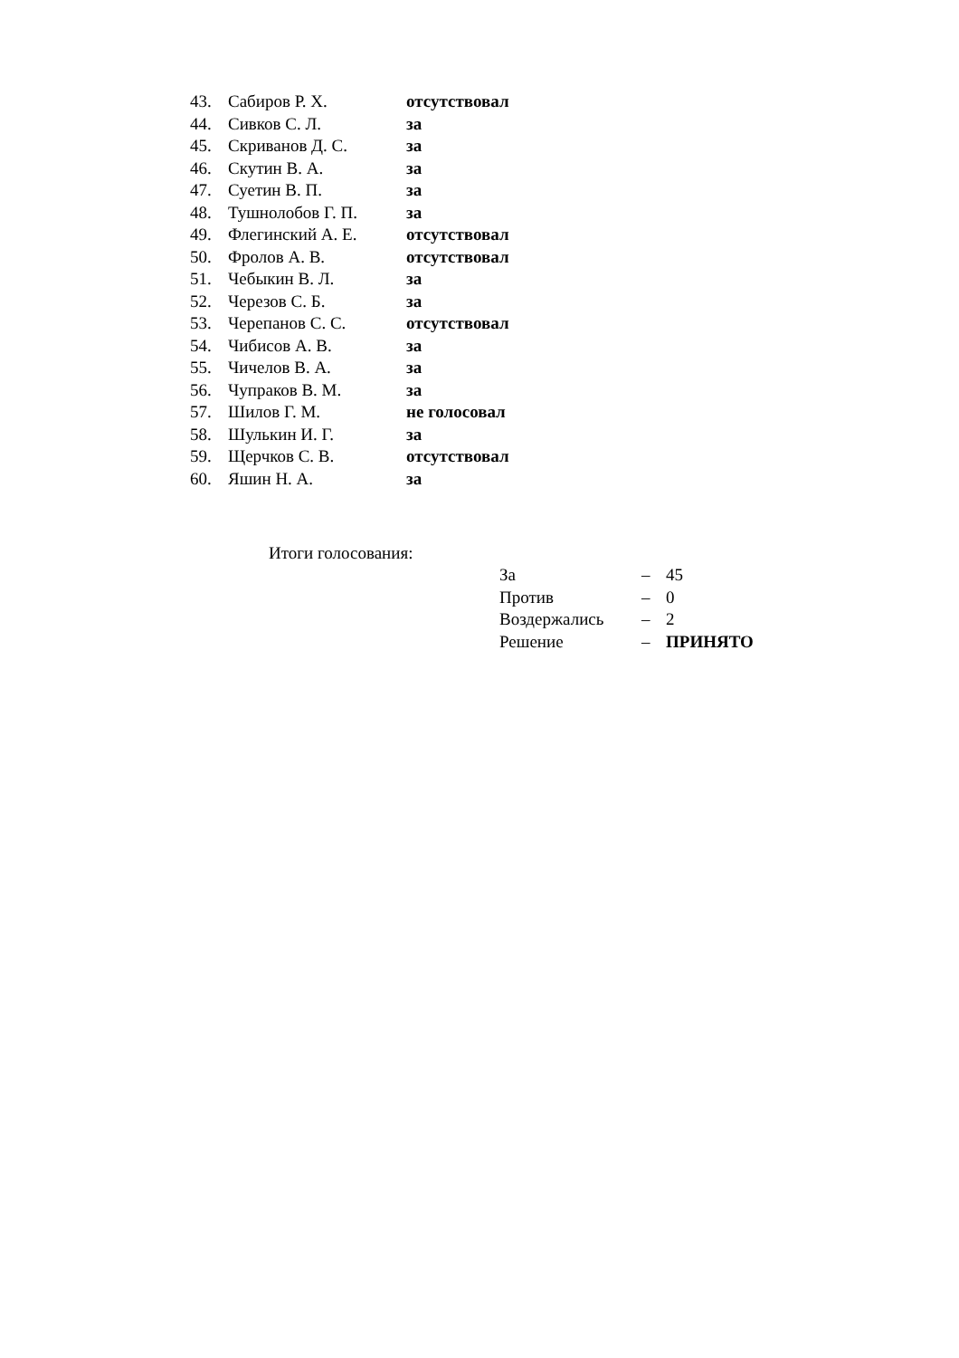| 43. | Сабиров Р. Х. | отсутствовал |
| 44. | Сивков С. Л. | за |
| 45. | Скриванов Д. С. | за |
| 46. | Скутин В. А. | за |
| 47. | Суетин В. П. | за |
| 48. | Тушнолобов Г. П. | за |
| 49. | Флегинский А. Е. | отсутствовал |
| 50. | Фролов А. В. | отсутствовал |
| 51. | Чебыкин В. Л. | за |
| 52. | Черезов С. Б. | за |
| 53. | Черепанов С. С. | отсутствовал |
| 54. | Чибисов А. В. | за |
| 55. | Чичелов В. А. | за |
| 56. | Чупраков В. М. | за |
| 57. | Шилов Г. М. | не голосовал |
| 58. | Шулькин И. Г. | за |
| 59. | Щерчков С. В. | отсутствовал |
| 60. | Яшин Н. А. | за |
Итоги голосования:
| За | – | 45 |
| Против | – | 0 |
| Воздержались | – | 2 |
| Решение | – | ПРИНЯТО |